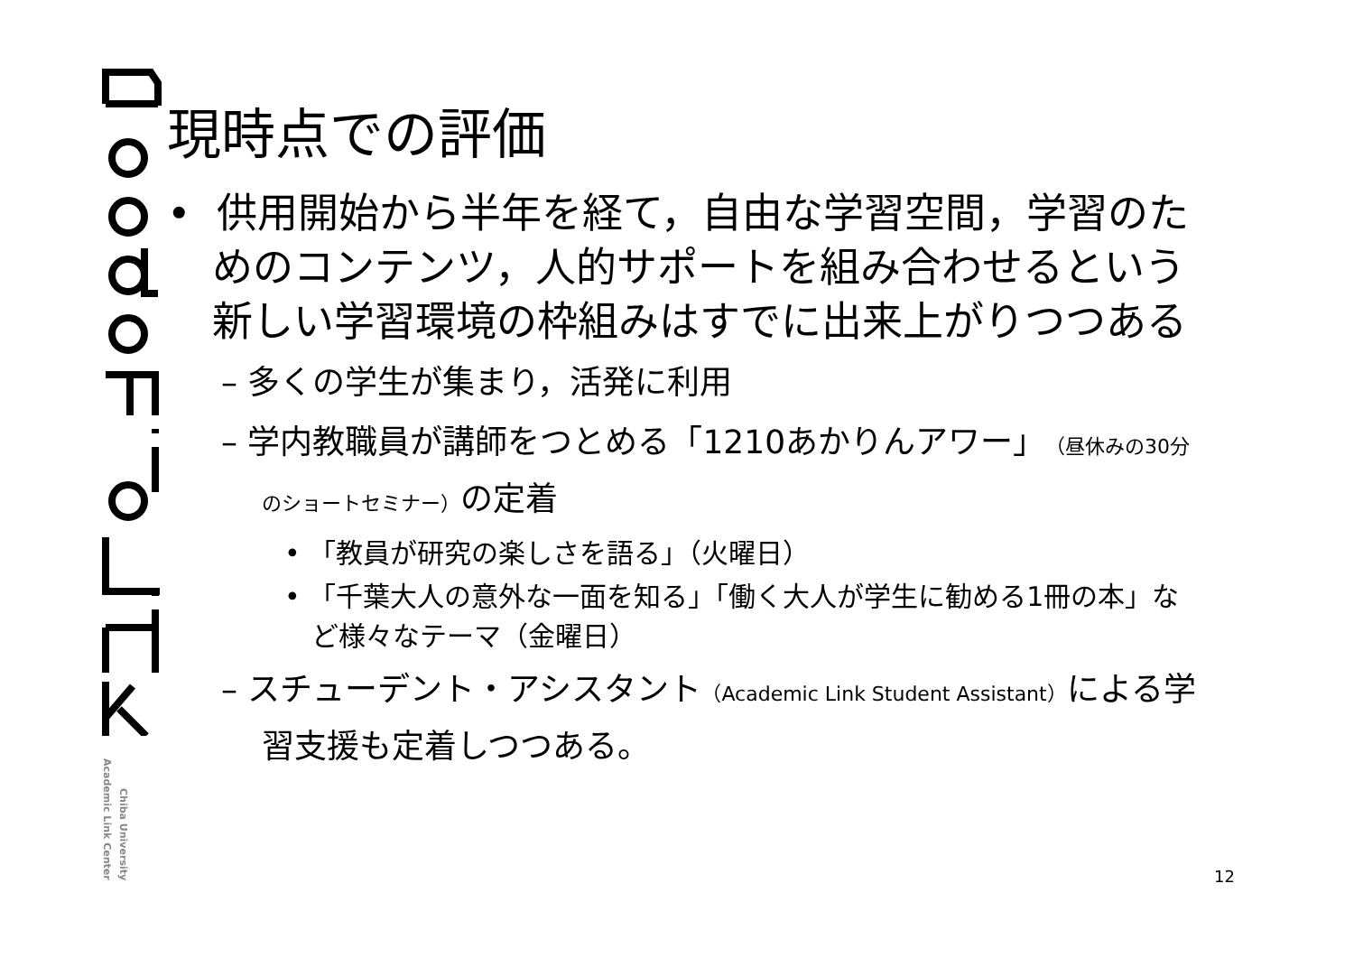Academic Link Center
Chiba University
現時点での評価
• 供用開始から半年を経て，自由な学習空間，学習のためのコンテンツ，人的サポートを組み合わせるという新しい学習環境の枠組みはすでに出来上がりつつある
– 多くの学生が集まり，活発に利用
– 学内教職員が講師をつとめる「1210あかりんアワー」（昼休みの30分のショートセミナー）の定着
• 「教員が研究の楽しさを語る」（火曜日）
• 「千葉大人の意外な一面を知る」「働く大人が学生に勧める1冊の本」など様々なテーマ（金曜日）
– スチューデント・アシスタント（Academic Link Student Assistant）による学習支援も定着しつつある。
12